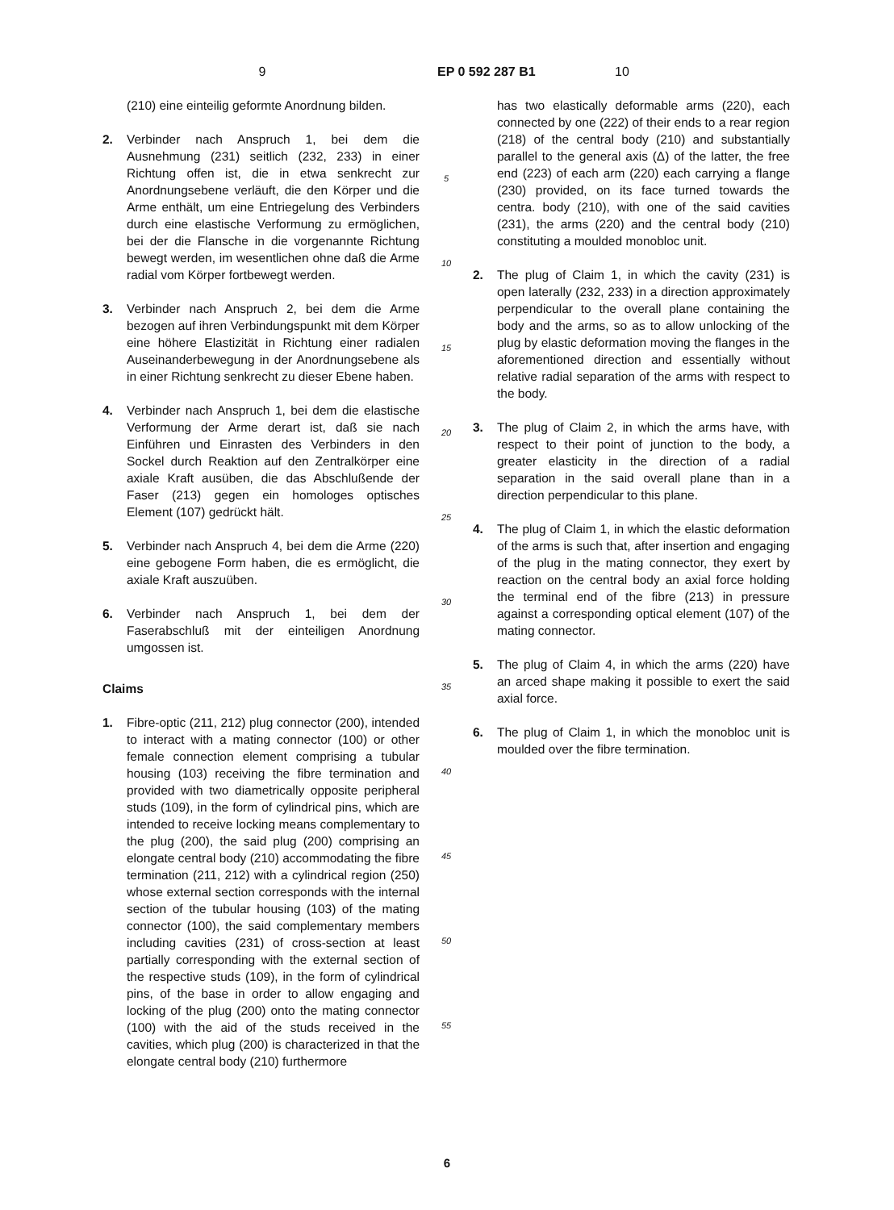9 EP 0 592 287 B1 10
(210) eine einteilig geformte Anordnung bilden.
2. Verbinder nach Anspruch 1, bei dem die Ausnehmung (231) seitlich (232, 233) in einer Richtung offen ist, die in etwa senkrecht zur Anordnungsebene verläuft, die den Körper und die Arme enthält, um eine Entriegelung des Verbinders durch eine elastische Verformung zu ermöglichen, bei der die Flansche in die vorgenannte Richtung bewegt werden, im wesentlichen ohne daß die Arme radial vom Körper fortbewegt werden.
3. Verbinder nach Anspruch 2, bei dem die Arme bezogen auf ihren Verbindungspunkt mit dem Körper eine höhere Elastizität in Richtung einer radialen Auseinanderbewegung in der Anordnungsebene als in einer Richtung senkrecht zu dieser Ebene haben.
4. Verbinder nach Anspruch 1, bei dem die elastische Verformung der Arme derart ist, daß sie nach Einführen und Einrasten des Verbinders in den Sockel durch Reaktion auf den Zentralkörper eine axiale Kraft ausüben, die das Abschlußende der Faser (213) gegen ein homologes optisches Element (107) gedrückt hält.
5. Verbinder nach Anspruch 4, bei dem die Arme (220) eine gebogene Form haben, die es ermöglicht, die axiale Kraft auszuüben.
6. Verbinder nach Anspruch 1, bei dem der Faserabschluß mit der einteiligen Anordnung umgossen ist.
Claims
1. Fibre-optic (211, 212) plug connector (200), intended to interact with a mating connector (100) or other female connection element comprising a tubular housing (103) receiving the fibre termination and provided with two diametrically opposite peripheral studs (109), in the form of cylindrical pins, which are intended to receive locking means complementary to the plug (200), the said plug (200) comprising an elongate central body (210) accommodating the fibre termination (211, 212) with a cylindrical region (250) whose external section corresponds with the internal section of the tubular housing (103) of the mating connector (100), the said complementary members including cavities (231) of cross-section at least partially corresponding with the external section of the respective studs (109), in the form of cylindrical pins, of the base in order to allow engaging and locking of the plug (200) onto the mating connector (100) with the aid of the studs received in the cavities, which plug (200) is characterized in that the elongate central body (210) furthermore
5
10
15
20
25
30
35
40
45
50
55
has two elastically deformable arms (220), each connected by one (222) of their ends to a rear region (218) of the central body (210) and substantially parallel to the general axis (Δ) of the latter, the free end (223) of each arm (220) each carrying a flange (230) provided, on its face turned towards the centra. body (210), with one of the said cavities (231), the arms (220) and the central body (210) constituting a moulded monobloc unit.
2. The plug of Claim 1, in which the cavity (231) is open laterally (232, 233) in a direction approximately perpendicular to the overall plane containing the body and the arms, so as to allow unlocking of the plug by elastic deformation moving the flanges in the aforementioned direction and essentially without relative radial separation of the arms with respect to the body.
3. The plug of Claim 2, in which the arms have, with respect to their point of junction to the body, a greater elasticity in the direction of a radial separation in the said overall plane than in a direction perpendicular to this plane.
4. The plug of Claim 1, in which the elastic deformation of the arms is such that, after insertion and engaging of the plug in the mating connector, they exert by reaction on the central body an axial force holding the terminal end of the fibre (213) in pressure against a corresponding optical element (107) of the mating connector.
5. The plug of Claim 4, in which the arms (220) have an arced shape making it possible to exert the said axial force.
6. The plug of Claim 1, in which the monobloc unit is moulded over the fibre termination.
6